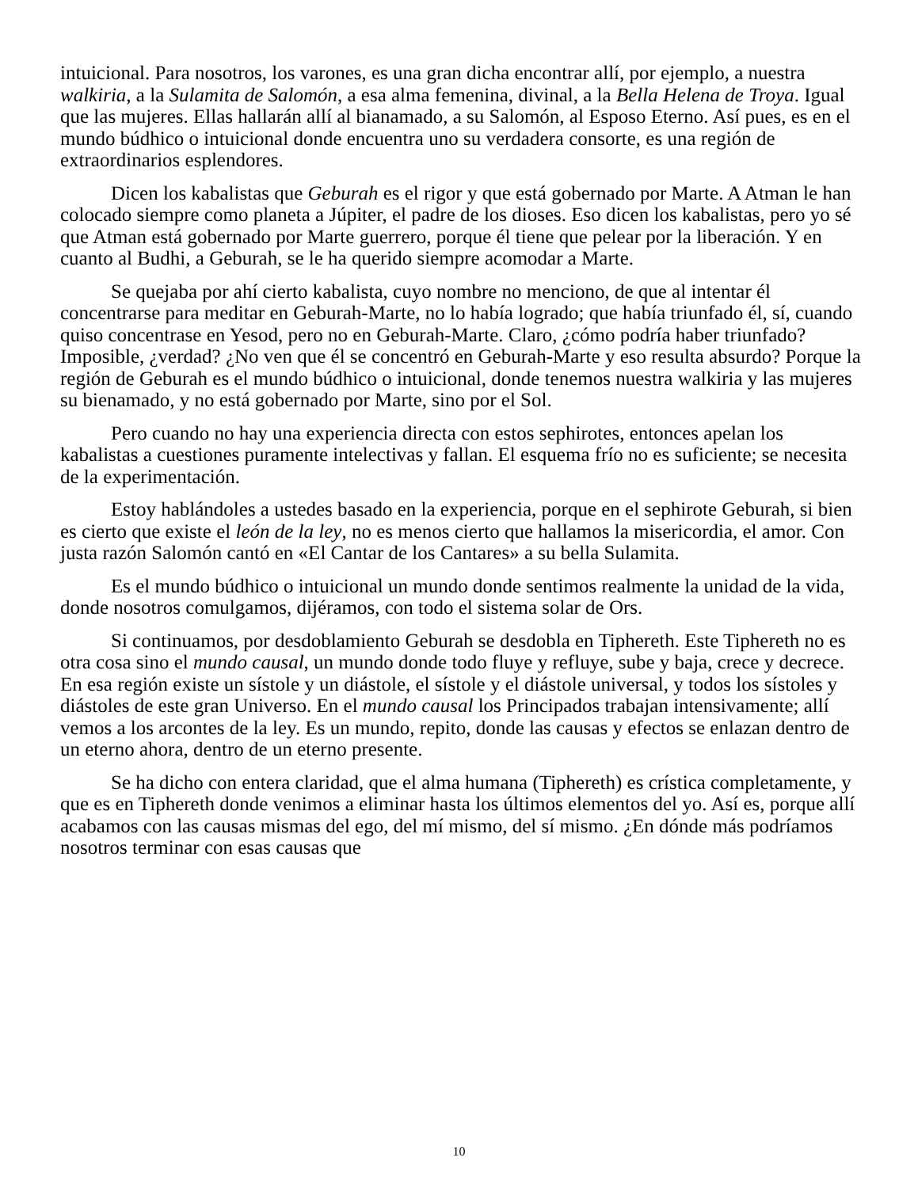intuicional. Para nosotros, los varones, es una gran dicha encontrar allí, por ejemplo, a nuestra walkiria, a la Sulamita de Salomón, a esa alma femenina, divinal, a la Bella Helena de Troya. Igual que las mujeres. Ellas hallarán allí al bianamado, a su Salomón, al Esposo Eterno. Así pues, es en el mundo búdhico o intuicional donde encuentra uno su verdadera consorte, es una región de extraordinarios esplendores.
Dicen los kabalistas que Geburah es el rigor y que está gobernado por Marte. A Atman le han colocado siempre como planeta a Júpiter, el padre de los dioses. Eso dicen los kabalistas, pero yo sé que Atman está gobernado por Marte guerrero, porque él tiene que pelear por la liberación. Y en cuanto al Budhi, a Geburah, se le ha querido siempre acomodar a Marte.
Se quejaba por ahí cierto kabalista, cuyo nombre no menciono, de que al intentar él concentrarse para meditar en Geburah-Marte, no lo había logrado; que había triunfado él, sí, cuando quiso concentrase en Yesod, pero no en Geburah-Marte. Claro, ¿cómo podría haber triunfado? Imposible, ¿verdad? ¿No ven que él se concentró en Geburah-Marte y eso resulta absurdo? Porque la región de Geburah es el mundo búdhico o intuicional, donde tenemos nuestra walkiria y las mujeres su bienamado, y no está gobernado por Marte, sino por el Sol.
Pero cuando no hay una experiencia directa con estos sephirotes, entonces apelan los kabalistas a cuestiones puramente intelectivas y fallan. El esquema frío no es suficiente; se necesita de la experimentación.
Estoy hablándoles a ustedes basado en la experiencia, porque en el sephirote Geburah, si bien es cierto que existe el león de la ley, no es menos cierto que hallamos la misericordia, el amor. Con justa razón Salomón cantó en «El Cantar de los Cantares» a su bella Sulamita.
Es el mundo búdhico o intuicional un mundo donde sentimos realmente la unidad de la vida, donde nosotros comulgamos, dijéramos, con todo el sistema solar de Ors.
Si continuamos, por desdoblamiento Geburah se desdobla en Tiphereth. Este Tiphereth no es otra cosa sino el mundo causal, un mundo donde todo fluye y refluye, sube y baja, crece y decrece. En esa región existe un sístole y un diástole, el sístole y el diástole universal, y todos los sístoles y diástoles de este gran Universo. En el mundo causal los Principados trabajan intensivamente; allí vemos a los arcontes de la ley. Es un mundo, repito, donde las causas y efectos se enlazan dentro de un eterno ahora, dentro de un eterno presente.
Se ha dicho con entera claridad, que el alma humana (Tiphereth) es crística completamente, y que es en Tiphereth donde venimos a eliminar hasta los últimos elementos del yo. Así es, porque allí acabamos con las causas mismas del ego, del mí mismo, del sí mismo. ¿En dónde más podríamos nosotros terminar con esas causas que
10